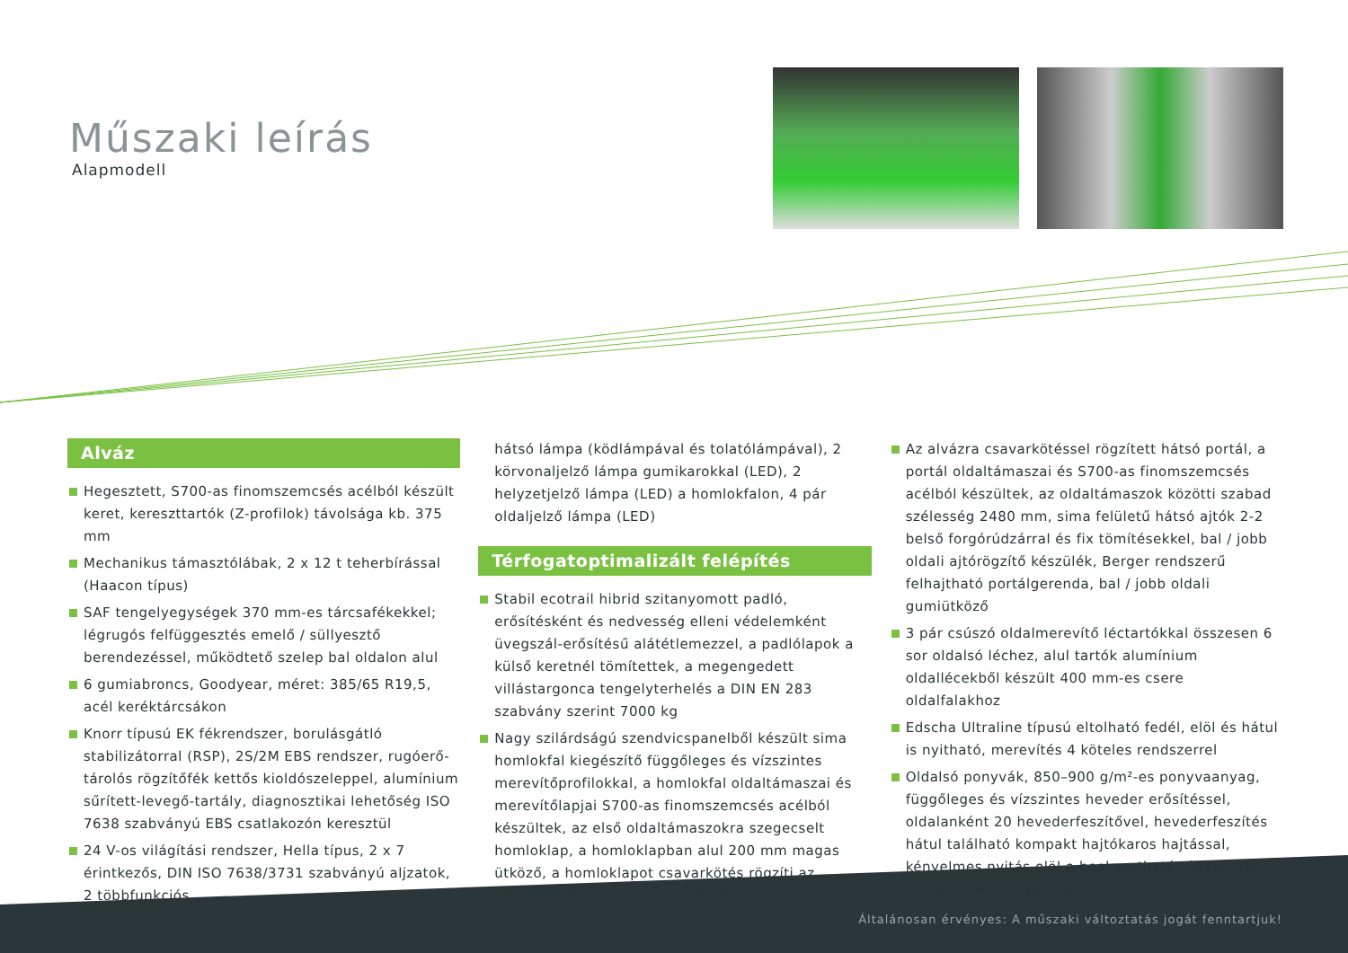Műszaki leírás
Alapmodell
Alváz
Hegesztett, S700-as finomszemcsés acélból készült keret, kereszttartók (Z-profilok) távolsága kb. 375 mm
Mechanikus támasztólábak, 2 x 12 t teherbírással (Haacon típus)
SAF tengelyegységek 370 mm-es tárcsafékekkel; légrugós felfüggesztés emelő / süllyesztő berendezéssel, működtető szelep bal oldalon alul
6 gumiabroncs, Goodyear, méret: 385/65 R19,5, acél keréktárcsákon
Knorr típusú EK fékrendszer, borulásgátló stabilizátorral (RSP), 2S/2M EBS rendszer, rugóerő-tárolós rögzítőfék kettős kioldószeleppel, alumínium sűrített-levegő-tartály, diagnosztikai lehetőség ISO 7638 szabványú EBS csatlakozón keresztül
24 V-os világítási rendszer, Hella típus, 2 x 7 érintkezős, DIN ISO 7638/3731 szabványú aljzatok, 2 többfunkciós
hátsó lámpa (ködlámpával és tolatólámpával), 2 körvonal­jelző lámpa gumikarokkal (LED), 2 helyzetjelző lámpa (LED) a homlokfalon, 4 pár oldaljelző lámpa (LED)
Térfogatoptimalizált felépítés
Stabil ecotrail hibrid szitanyomott padló, erősítésként és nedvesség elleni védelemként üvegszál-erősítésű alátétlemezzel, a padlólapok a külső keretnél tömítettek, a megengedett villástargonca tengelyterhelés a DIN EN 283 szabvány szerint 7000 kg
Nagy szilárdságú szendvicspanelből készült sima homlokfal kiegészítő függőleges és vízszintes merevítőprofilokkal, a homlokfal oldaltámaszai és merevítőlapjai S700-as finomszemcsés acélból készültek, az első oldaltámaszokra szegecselt homloklap, a homloklapban alul 200 mm magas ütköző, a homloklapot csavarkötés rögzíti az alvázhoz, minden átmenet tömített
Az alvázra csavarkötéssel rögzített hátsó portál, a portál oldaltámaszai és S700-as finomszemcsés acélból készültek, az oldaltámaszok közötti szabad szélesség 2480 mm, sima felületű hátsó ajtók 2-2 belső forgórúdzárral és fix tömítésekkel, bal / jobb oldali ajtórögzítő készülék, Berger rendszerű felhajtható portálgerenda, bal / jobb oldali gumiütköző
3 pár csúszó oldalmerevítő léctartókkal összesen 6 sor oldalsó léchez, alul tartók alumínium oldallécekből készült 400 mm-es csere oldalfalakhoz
Edscha Ultraline típusú eltolható fedél, elöl és hátul is nyitható, merevítés 4 köteles rendszerrel
Oldalsó ponyvák, 850–900 g/m²-es ponyvaanyag, függőleges és vízszintes heveder erősítéssel, oldalanként 20 hevederfeszítővel, hevederfeszítés hátul található kompakt hajtókaros hajtással, kényelmes nyitás elöl a beakasztható rúddal. 650–670 g/m²-es tetőponyva
Általánosan érvényes: A műszaki változtatás jogát fenntartjuk!